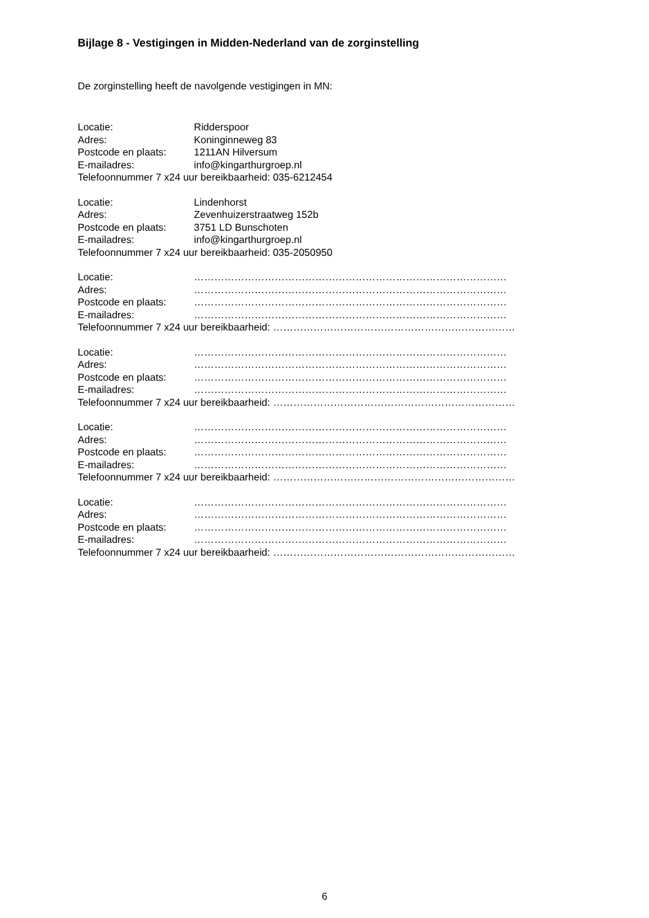Bijlage 8 - Vestigingen in Midden-Nederland van de zorginstelling
De zorginstelling heeft de navolgende vestigingen in MN:
Locatie: Ridderspoor
Adres: Koninginneweg 83
Postcode en plaats: 1211AN Hilversum
E-mailadres: info@kingarthurgroep.nl
Telefoonnummer 7 x24 uur bereikbaarheid: 035-6212454
Locatie: Lindenhorst
Adres: Zevenhuizerstraatweg 152b
Postcode en plaats: 3751 LD Bunschoten
E-mailadres: info@kingarthurgroep.nl
Telefoonnummer 7 x24 uur bereikbaarheid: 035-2050950
Locatie: …………………………………………………………………………………
Adres: …………………………………………………………………………………
Postcode en plaats: …………………………………………………………………………………
E-mailadres: …………………………………………………………………………………
Telefoonnummer 7 x24 uur bereikbaarheid: ………………………………………………………………
Locatie: …………………………………………………………………………………
Adres: …………………………………………………………………………………
Postcode en plaats: …………………………………………………………………………………
E-mailadres: …………………………………………………………………………………
Telefoonnummer 7 x24 uur bereikbaarheid: ………………………………………………………………
Locatie: …………………………………………………………………………………
Adres: …………………………………………………………………………………
Postcode en plaats: …………………………………………………………………………………
E-mailadres: …………………………………………………………………………………
Telefoonnummer 7 x24 uur bereikbaarheid: ………………………………………………………………
Locatie: …………………………………………………………………………………
Adres: …………………………………………………………………………………
Postcode en plaats: …………………………………………………………………………………
E-mailadres: …………………………………………………………………………………
Telefoonnummer 7 x24 uur bereikbaarheid: ………………………………………………………………
6